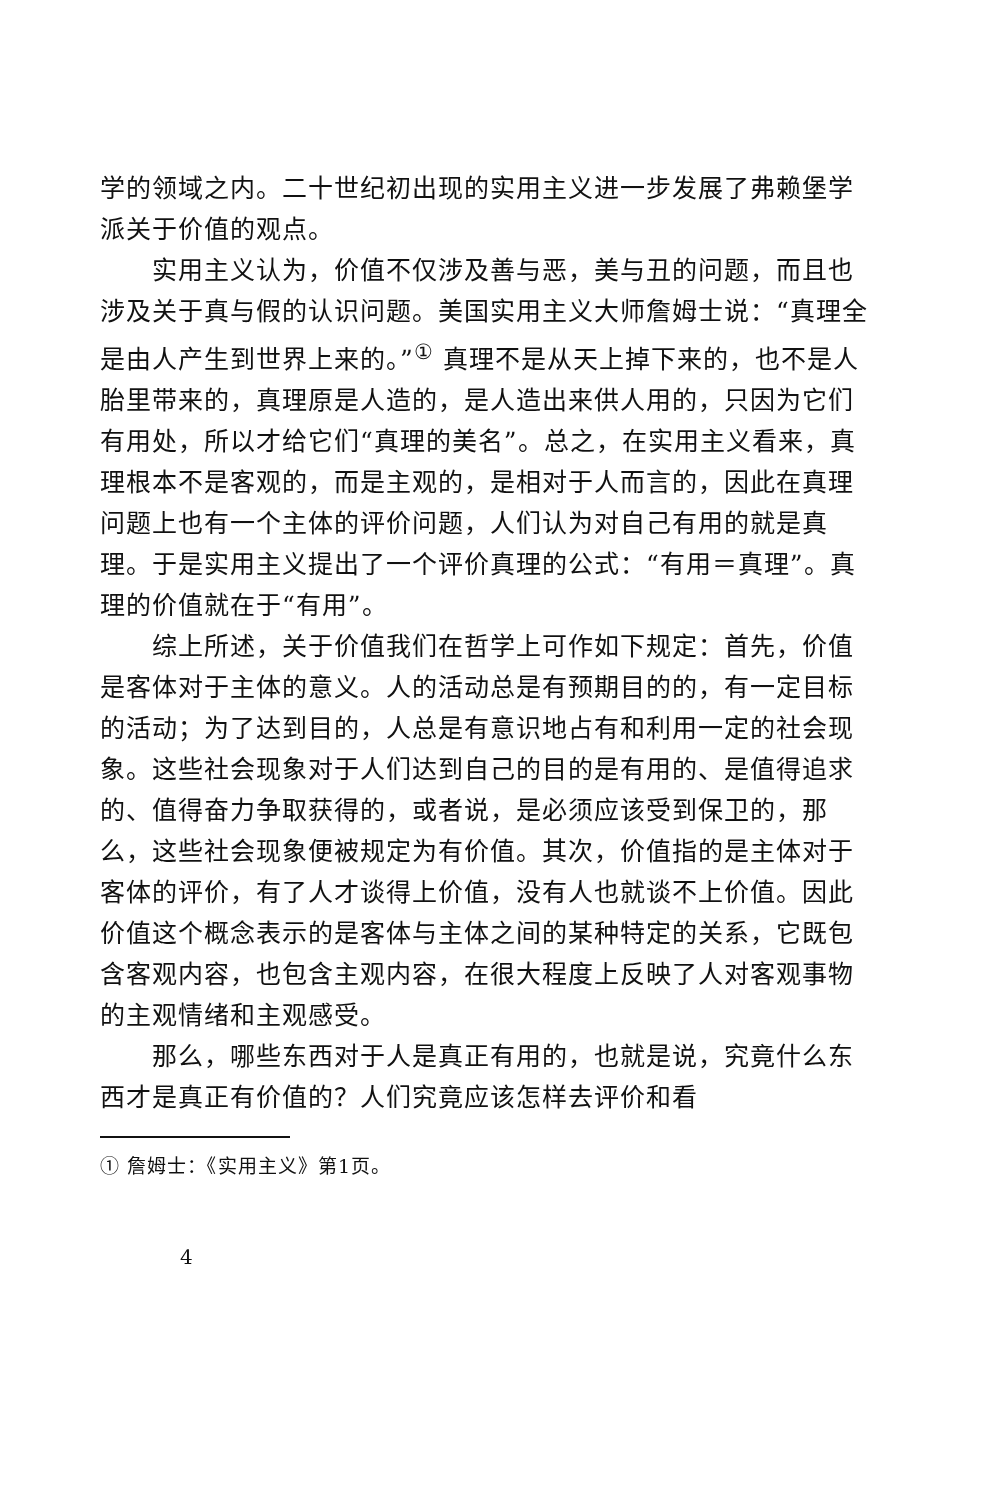学的领域之内。二十世纪初出现的实用主义进一步发展了弗赖堡学派关于价值的观点。
实用主义认为，价值不仅涉及善与恶，美与丑的问题，而且也涉及关于真与假的认识问题。美国实用主义大师詹姆士说：“真理全是由人产生到世界上来的。”<sup>①</sup> 真理不是从天上掉下来的，也不是人胎里带来的，真理原是人造的，是人造出来供人用的，只因为它们有用处，所以才给它们“真理的美名”。总之，在实用主义看来，真理根本不是客观的，而是主观的，是相对于人而言的，因此在真理问题上也有一个主体的评价问题，人们认为对自己有用的就是真理。于是实用主义提出了一个评价真理的公式：“有用＝真理”。真理的价值就在于“有用”。
综上所述，关于价值我们在哲学上可作如下规定：首先，价值是客体对于主体的意义。人的活动总是有预期目的的，有一定目标的活动；为了达到目的，人总是有意识地占有和利用一定的社会现象。这些社会现象对于人们达到自己的目的是有用的、是值得追求的、值得奋力争取获得的，或者说，是必须应该受到保卫的，那么，这些社会现象便被规定为有价值。其次，价值指的是主体对于客体的评价，有了人才谈得上价值，没有人也就谈不上价值。因此价值这个概念表示的是客体与主体之间的某种特定的关系，它既包含客观内容，也包含主观内容，在很大程度上反映了人对客观事物的主观情绪和主观感受。
那么，哪些东西对于人是真正有用的，也就是说，究竟什么东西才是真正有价值的？人们究竟应该怎样去评价和看
① 詹姆士：《实用主义》第1页。
4